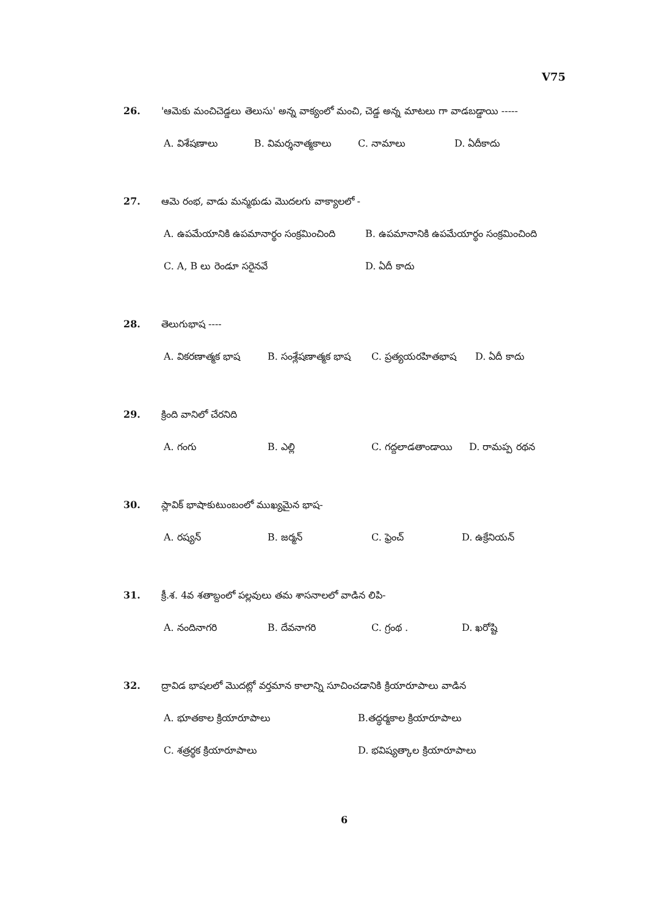V75
26. 'ఆమెకు మంచిచెడ్డలు తెలుసు' అన్న వాక్యంలో మంచి, చెడ్డ అన్న మాటలు గా వాడబడ్డాయి -----
A. విశేషణాలు B. విమర్శనాత్మకాలు C. నామాలు D. ఏదీకాదు
27. ఆమె రంభ, వాడు మన్మథుడు మొదలగు వాక్యాలలో -
A. ఉపమేయానికి ఉపమానార్థం సంక్రమించింది B. ఉపమానానికి ఉపమేయార్థం సంక్రమించింది
C. A, B లు రెండూ సరైనవే D. ఏదీ కాదు
28. తెలుగుభాష ----
A. వికరణాత్మక భాష B. సంశ్లేషణాత్మక భాష C. ప్రత్యయరహితభాష D. ఏదీ కాదు
29. క్రింది వానిలో చేరనిది
A. గంగు B. ఎల్లి C. గద్దలాడతాండాయి D. రామప్ప రథన
30. స్లావిక్ భాషాకుటుంబంలో ముఖ్యమైన భాష-
A. రష్యన్ B. జర్మన్ C. ఫ్రెంచ్ D. ఉక్రేనియన్
31. క్రీ.శ. 4వ శతాబ్దంలో పల్లవులు తమ శాసనాలలో వాడిన లిపి-
A. నందినాగరి B. దేవనాగరి C. గ్రంథ . D. ఖరోష్టి
32. ద్రావిడ భాషలలో మొదట్లో వర్తమాన కాలాన్ని సూచించడానికి క్రియారూపాలు వాడిన
A. భూతకాల క్రియారూపాలు B.తద్ధర్మకాల క్రియారూపాలు
C. శత్రర్థక క్రియారూపాలు D. భవిష్యత్కాల క్రియారూపాలు
6